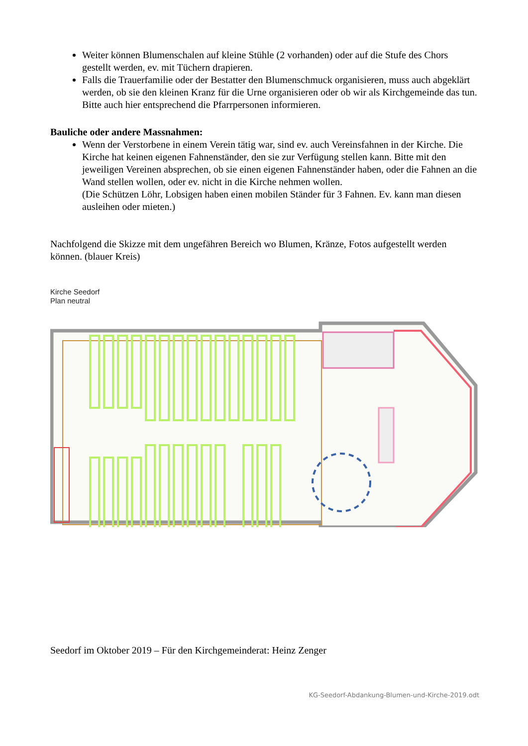Weiter können Blumenschalen auf kleine Stühle (2 vorhanden) oder auf die Stufe des Chors gestellt werden, ev. mit Tüchern drapieren.
Falls die Trauerfamilie oder der Bestatter den Blumenschmuck organisieren, muss auch abgeklärt werden, ob sie den kleinen Kranz für die Urne organisieren oder ob wir als Kirchgemeinde das tun. Bitte auch hier entsprechend die Pfarrpersonen informieren.
Bauliche oder andere Massnahmen:
Wenn der Verstorbene in einem Verein tätig war, sind ev. auch Vereinsfahnen in der Kirche. Die Kirche hat keinen eigenen Fahnenständer, den sie zur Verfügung stellen kann. Bitte mit den jeweiligen Vereinen absprechen, ob sie einen eigenen Fahnenständer haben, oder die Fahnen an die Wand stellen wollen, oder ev. nicht in die Kirche nehmen wollen.
(Die Schützen Löhr, Lobsigen haben einen mobilen Ständer für 3 Fahnen. Ev. kann man diesen ausleihen oder mieten.)
Nachfolgend die Skizze mit dem ungefähren Bereich wo Blumen, Kränze, Fotos aufgestellt werden können. (blauer Kreis)
Kirche Seedorf
Plan neutral
Seedorf im Oktober 2019 – Für den Kirchgemeinderat: Heinz Zenger
KG-Seedorf-Abdankung-Blumen-und-Kirche-2019.odt